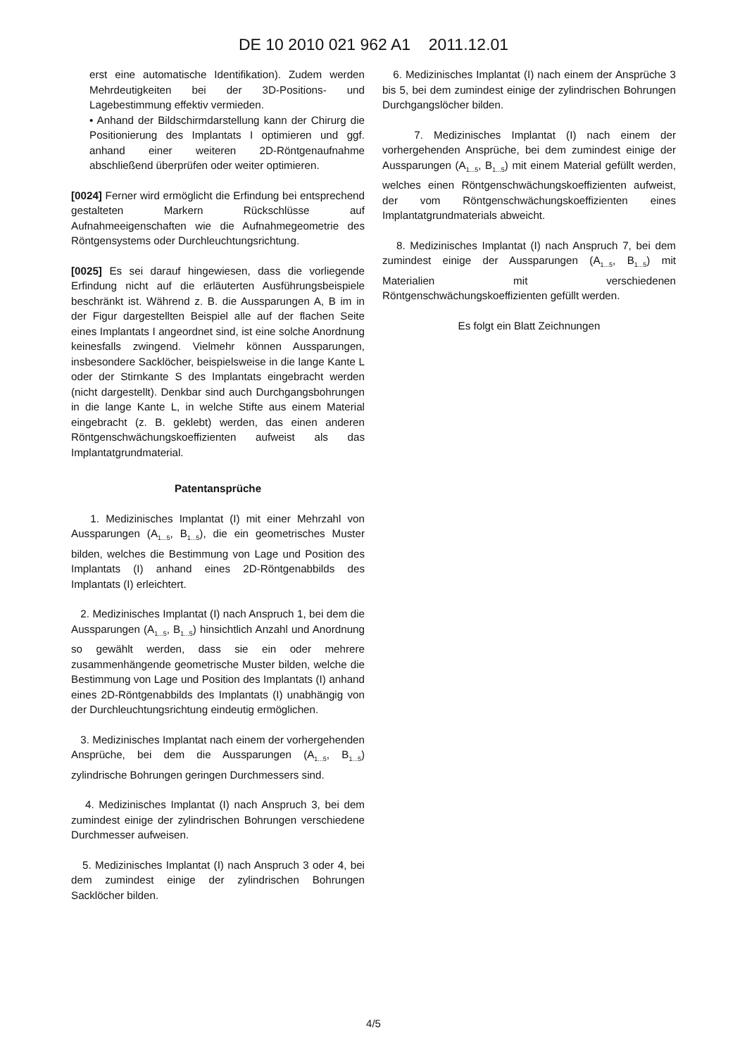DE 10 2010 021 962 A1 2011.12.01
erst eine automatische Identifikation). Zudem werden Mehrdeutigkeiten bei der 3D-Positions- und Lagebestimmung effektiv vermieden.
• Anhand der Bildschirmdarstellung kann der Chirurg die Positionierung des Implantats I optimieren und ggf. anhand einer weiteren 2D-Röntgenaufnahme abschließend überprüfen oder weiter optimieren.
[0024] Ferner wird ermöglicht die Erfindung bei entsprechend gestalteten Markern Rückschlüsse auf Aufnahmeeigenschaften wie die Aufnahmegeometrie des Röntgensystems oder Durchleuchtungsrichtung.
[0025] Es sei darauf hingewiesen, dass die vorliegende Erfindung nicht auf die erläuterten Ausführungsbeispiele beschränkt ist. Während z. B. die Aussparungen A, B im in der Figur dargestellten Beispiel alle auf der flachen Seite eines Implantats I angeordnet sind, ist eine solche Anordnung keinesfalls zwingend. Vielmehr können Aussparungen, insbesondere Sacklöcher, beispielsweise in die lange Kante L oder der Stirnkante S des Implantats eingebracht werden (nicht dargestellt). Denkbar sind auch Durchgangsbohrungen in die lange Kante L, in welche Stifte aus einem Material eingebracht (z. B. geklebt) werden, das einen anderen Röntgenschwächungskoeffizienten aufweist als das Implantatgrundmaterial.
Patentansprüche
1. Medizinisches Implantat (I) mit einer Mehrzahl von Aussparungen (A<sub>1...5</sub>, B<sub>1...5</sub>), die ein geometrisches Muster bilden, welches die Bestimmung von Lage und Position des Implantats (I) anhand eines 2D-Röntgenabbilds des Implantats (I) erleichtert.
2. Medizinisches Implantat (I) nach Anspruch 1, bei dem die Aussparungen (A<sub>1...5</sub>, B<sub>1...5</sub>) hinsichtlich Anzahl und Anordnung so gewählt werden, dass sie ein oder mehrere zusammenhängende geometrische Muster bilden, welche die Bestimmung von Lage und Position des Implantats (I) anhand eines 2D-Röntgenabbilds des Implantats (I) unabhängig von der Durchleuchtungsrichtung eindeutig ermöglichen.
3. Medizinisches Implantat nach einem der vorhergehenden Ansprüche, bei dem die Aussparungen (A<sub>1...5</sub>, B<sub>1...5</sub>) zylindrische Bohrungen geringen Durchmessers sind.
4. Medizinisches Implantat (I) nach Anspruch 3, bei dem zumindest einige der zylindrischen Bohrungen verschiedene Durchmesser aufweisen.
5. Medizinisches Implantat (I) nach Anspruch 3 oder 4, bei dem zumindest einige der zylindrischen Bohrungen Sacklöcher bilden.
6. Medizinisches Implantat (I) nach einem der Ansprüche 3 bis 5, bei dem zumindest einige der zylindrischen Bohrungen Durchgangslöcher bilden.
7. Medizinisches Implantat (I) nach einem der vorhergehenden Ansprüche, bei dem zumindest einige der Aussparungen (A<sub>1...5</sub>, B<sub>1...5</sub>) mit einem Material gefüllt werden, welches einen Röntgenschwächungskoeffizienten aufweist, der vom Röntgenschwächungskoeffizienten eines Implantatgrundmaterials abweicht.
8. Medizinisches Implantat (I) nach Anspruch 7, bei dem zumindest einige der Aussparungen (A<sub>1...5</sub>, B<sub>1...5</sub>) mit Materialien mit verschiedenen Röntgenschwächungskoeffizienten gefüllt werden.
Es folgt ein Blatt Zeichnungen
4/5